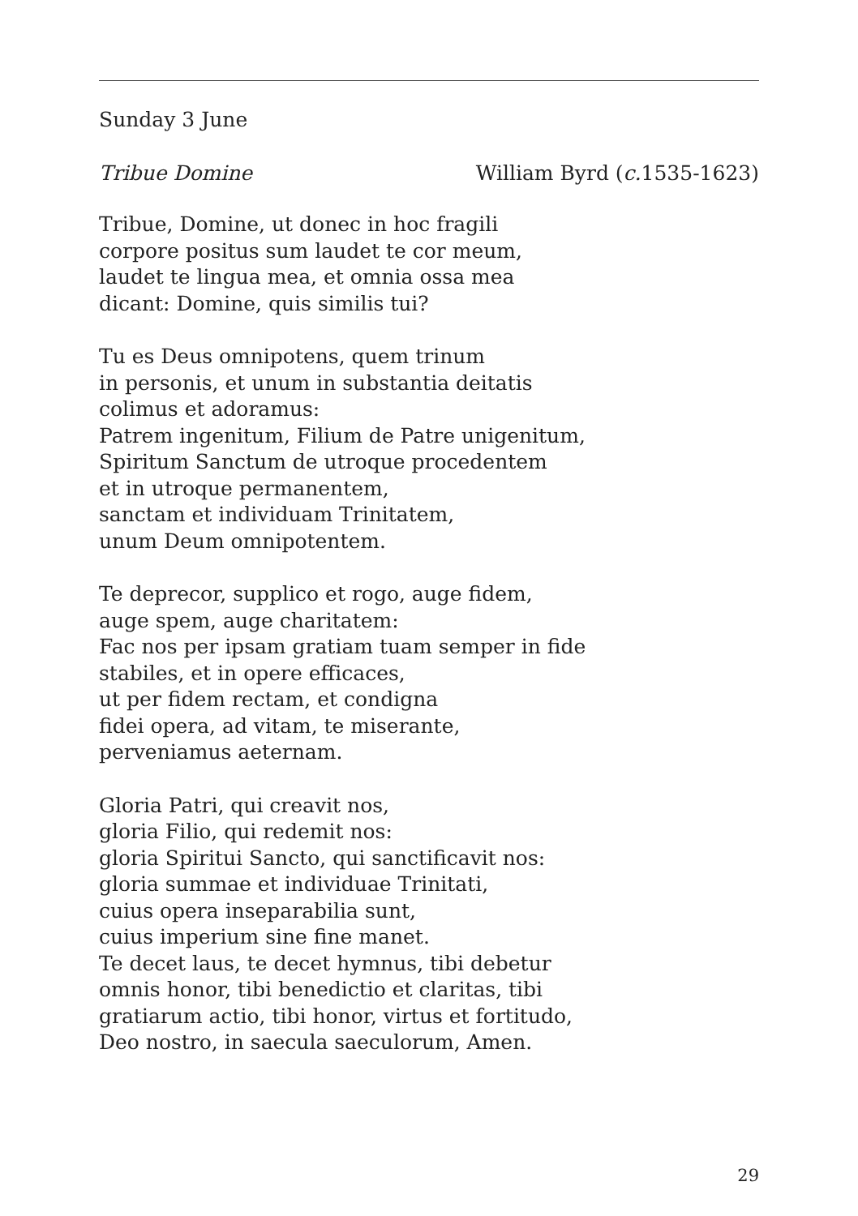Sunday 3 June
Tribue Domine William Byrd (c. 1535-1623)
Tribue, Domine, ut donec in hoc fragili
corpore positus sum laudet te cor meum,
laudet te lingua mea, et omnia ossa mea
dicant: Domine, quis similis tui?
Tu es Deus omnipotens, quem trinum
in personis, et unum in substantia deitatis
colimus et adoramus:
Patrem ingenitum, Filium de Patre unigenitum,
Spiritum Sanctum de utroque procedentem
et in utroque permanentem,
sanctam et individuam Trinitatem,
unum Deum omnipotentem.
Te deprecor, supplico et rogo, auge fidem,
auge spem, auge charitatem:
Fac nos per ipsam gratiam tuam semper in fide
stabiles, et in opere efficaces,
ut per fidem rectam, et condigna
fidei opera, ad vitam, te miserante,
perveniamus aeternam.
Gloria Patri, qui creavit nos,
gloria Filio, qui redemit nos:
gloria Spiritui Sancto, qui sanctificavit nos:
gloria summae et individuae Trinitati,
cuius opera inseparabilia sunt,
cuius imperium sine fine manet.
Te decet laus, te decet hymnus, tibi debetur
omnis honor, tibi benedictio et claritas, tibi
gratiarum actio, tibi honor, virtus et fortitudo,
Deo nostro, in saecula saeculorum, Amen.
29